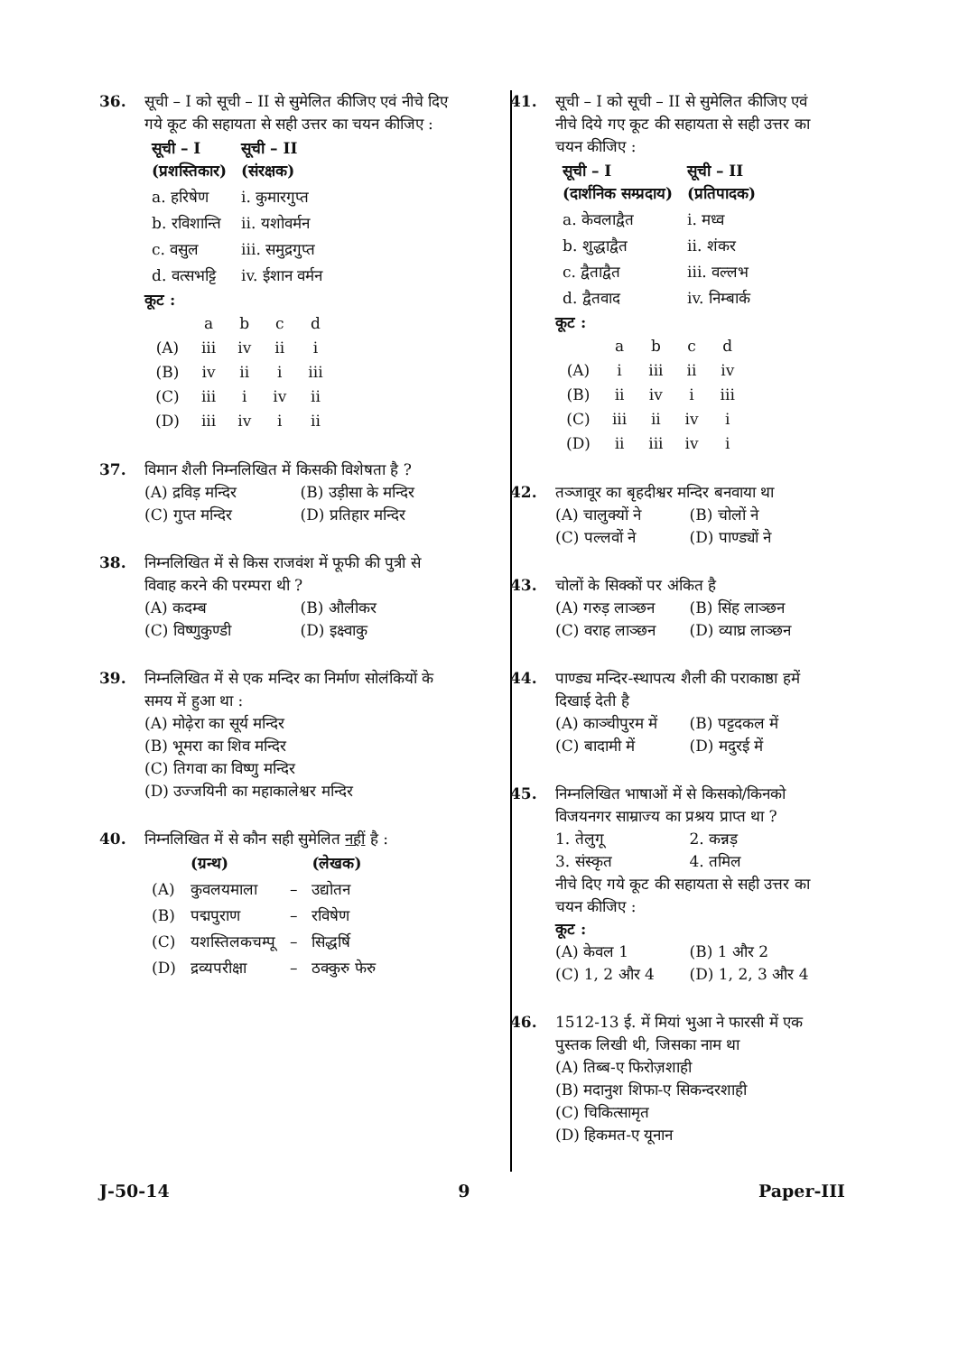36. सूची – I को सूची – II से सुमेलित कीजिए एवं नीचे दिए गये कूट की सहायता से सही उत्तर का चयन कीजिए :
| सूची – I (प्रशस्तिकार) | सूची – II (संरक्षक) |
| --- | --- |
| a. हरिषेण | i. कुमारगुप्त |
| b. रविशान्ति | ii. यशोवर्मन |
| c. वसुल | iii. समुद्रगुप्त |
| d. वत्सभट्टि | iv. ईशान वर्मन |
कूट :
| | a | b | c | d |
| (A) | iii | iv | ii | i |
| (B) | iv | ii | i | iii |
| (C) | iii | i | iv | ii |
| (D) | iii | iv | i | ii |
37. विमान शैली निम्नलिखित में किसकी विशेषता है ?
(A) द्रविड़ मन्दिर (B) उड़ीसा के मन्दिर
(C) गुप्त मन्दिर (D) प्रतिहार मन्दिर
38. निम्नलिखित में से किस राजवंश में फूफी की पुत्री से विवाह करने की परम्परा थी ?
(A) कदम्ब (B) औलीकर
(C) विष्णुकुण्डी (D) इक्ष्वाकु
39. निम्नलिखित में से एक मन्दिर का निर्माण सोलंकियों के समय में हुआ था :
(A) मोढ़ेरा का सूर्य मन्दिर
(B) भूमरा का शिव मन्दिर
(C) तिगवा का विष्णु मन्दिर
(D) उज्जयिनी का महाकालेश्वर मन्दिर
40. निम्नलिखित में से कौन सही सुमेलित नहीं है :
| | (ग्रन्थ) | | (लेखक) |
| --- | --- | --- | --- |
| (A) | कुवलयमाला | – | उद्योतन |
| (B) | पद्मपुराण | – | रविषेण |
| (C) | यशस्तिलकचम्पू | – | सिद्धर्षि |
| (D) | द्रव्यपरीक्षा | – | ठक्कुरु फेरु |
41. सूची – I को सूची – II से सुमेलित कीजिए एवं नीचे दिये गए कूट की सहायता से सही उत्तर का चयन कीजिए :
| सूची – I (दार्शनिक सम्प्रदाय) | सूची – II (प्रतिपादक) |
| --- | --- |
| a. केवलाद्वैत | i. मध्व |
| b. शुद्धाद्वैत | ii. शंकर |
| c. द्वैताद्वैत | iii. वल्लभ |
| d. द्वैतवाद | iv. निम्बार्क |
कूट :
| | a | b | c | d |
| (A) | i | iii | ii | iv |
| (B) | ii | iv | i | iii |
| (C) | iii | ii | iv | i |
| (D) | ii | iii | iv | i |
42. तञ्जावूर का बृहदीश्वर मन्दिर बनवाया था
(A) चालुक्यों ने (B) चोलों ने
(C) पल्लवों ने (D) पाण्ड्यों ने
43. चोलों के सिक्कों पर अंकित है
(A) गरुड़ लाञ्छन (B) सिंह लाञ्छन
(C) वराह लाञ्छन (D) व्याघ्र लाञ्छन
44. पाण्ड्य मन्दिर-स्थापत्य शैली की पराकाष्ठा हमें दिखाई देती है
(A) काञ्चीपुरम में (B) पट्टदकल में
(C) बादामी में (D) मदुरई में
45. निम्नलिखित भाषाओं में से किसको/किनको विजयनगर साम्राज्य का प्रश्रय प्राप्त था ?
1. तेलुगू 2. कन्नड़
3. संस्कृत 4. तमिल
नीचे दिए गये कूट की सहायता से सही उत्तर का चयन कीजिए :
कूट :
(A) केवल 1 (B) 1 और 2
(C) 1, 2 और 4 (D) 1, 2, 3 और 4
46. 1512-13 ई. में मियां भुआ ने फारसी में एक पुस्तक लिखी थी, जिसका नाम था
(A) तिब्ब-ए फिरोज़शाही
(B) मदानुश शिफा-ए सिकन्दरशाही
(C) चिकित्सामृत
(D) हिकमत-ए यूनान
J-50-14 9 Paper-III